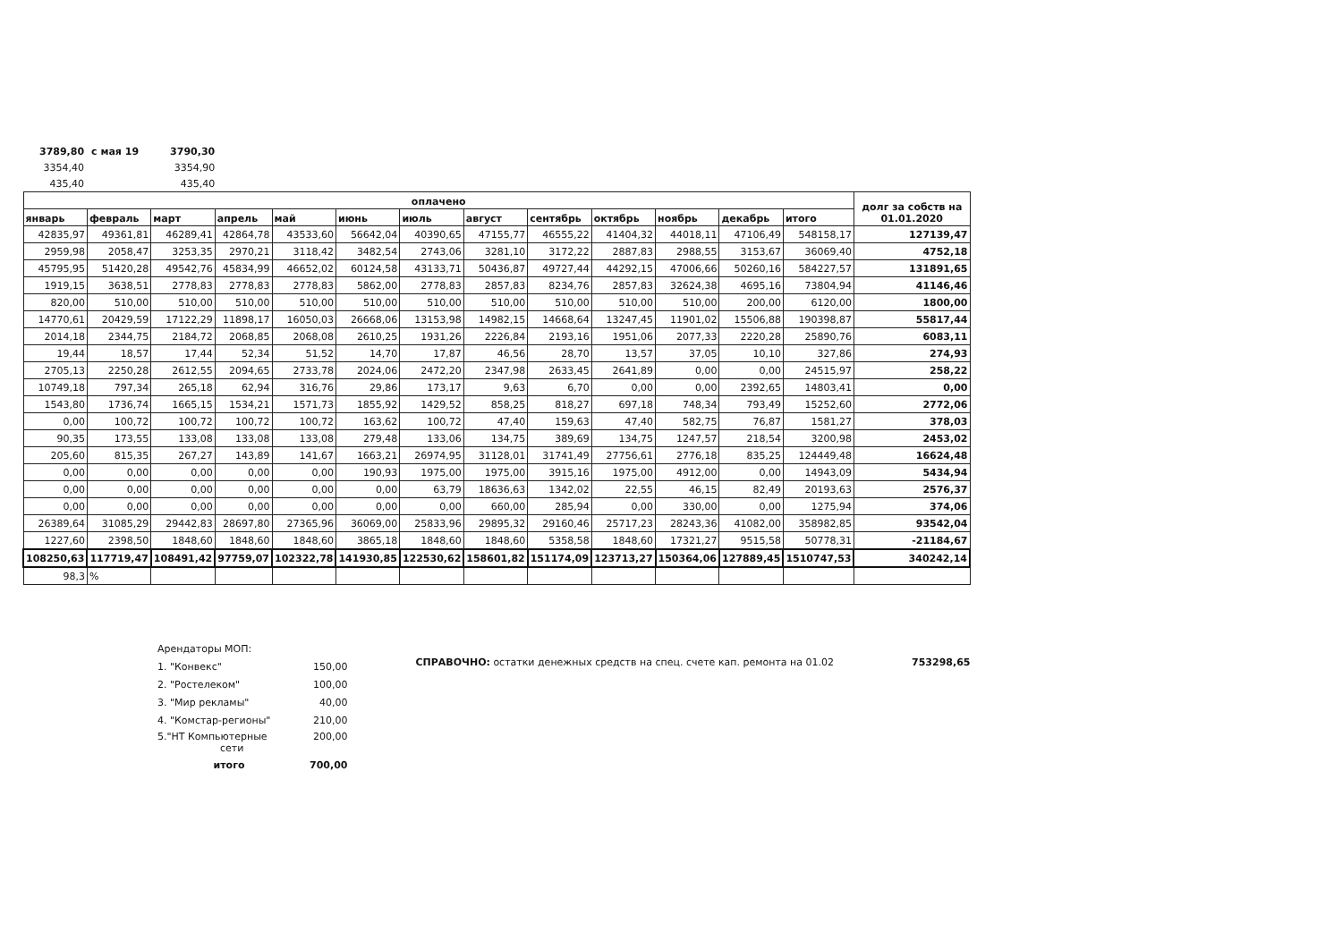| 3789,80 | с мая 19 | 3790,30 |
| 3354,40 | | 3354,90 |
| 435,40 | | 435,40 |
| оплачено | | | | | | | | | | | | | долг за собств на 01.01.2020 |
| --- | --- | --- | --- | --- | --- | --- | --- | --- | --- | --- | --- | --- | --- |
| январь | февраль | март | апрель | май | июнь | июль | август | сентябрь | октябрь | ноябрь | декабрь | итого | |
| 42835,97 | 49361,81 | 46289,41 | 42864,78 | 43533,60 | 56642,04 | 40390,65 | 47155,77 | 46555,22 | 41404,32 | 44018,11 | 47106,49 | 548158,17 | 127139,47 |
| 2959,98 | 2058,47 | 3253,35 | 2970,21 | 3118,42 | 3482,54 | 2743,06 | 3281,10 | 3172,22 | 2887,83 | 2988,55 | 3153,67 | 36069,40 | 4752,18 |
| 45795,95 | 51420,28 | 49542,76 | 45834,99 | 46652,02 | 60124,58 | 43133,71 | 50436,87 | 49727,44 | 44292,15 | 47006,66 | 50260,16 | 584227,57 | 131891,65 |
| 1919,15 | 3638,51 | 2778,83 | 2778,83 | 2778,83 | 5862,00 | 2778,83 | 2857,83 | 8234,76 | 2857,83 | 32624,38 | 4695,16 | 73804,94 | 41146,46 |
| 820,00 | 510,00 | 510,00 | 510,00 | 510,00 | 510,00 | 510,00 | 510,00 | 510,00 | 510,00 | 510,00 | 200,00 | 6120,00 | 1800,00 |
| 14770,61 | 20429,59 | 17122,29 | 11898,17 | 16050,03 | 26668,06 | 13153,98 | 14982,15 | 14668,64 | 13247,45 | 11901,02 | 15506,88 | 190398,87 | 55817,44 |
| 2014,18 | 2344,75 | 2184,72 | 2068,85 | 2068,08 | 2610,25 | 1931,26 | 2226,84 | 2193,16 | 1951,06 | 2077,33 | 2220,28 | 25890,76 | 6083,11 |
| 19,44 | 18,57 | 17,44 | 52,34 | 51,52 | 14,70 | 17,87 | 46,56 | 28,70 | 13,57 | 37,05 | 10,10 | 327,86 | 274,93 |
| 2705,13 | 2250,28 | 2612,55 | 2094,65 | 2733,78 | 2024,06 | 2472,20 | 2347,98 | 2633,45 | 2641,89 | 0,00 | 0,00 | 24515,97 | 258,22 |
| 10749,18 | 797,34 | 265,18 | 62,94 | 316,76 | 29,86 | 173,17 | 9,63 | 6,70 | 0,00 | 0,00 | 2392,65 | 14803,41 | 0,00 |
| 1543,80 | 1736,74 | 1665,15 | 1534,21 | 1571,73 | 1855,92 | 1429,52 | 858,25 | 818,27 | 697,18 | 748,34 | 793,49 | 15252,60 | 2772,06 |
| 0,00 | 100,72 | 100,72 | 100,72 | 100,72 | 163,62 | 100,72 | 47,40 | 159,63 | 47,40 | 582,75 | 76,87 | 1581,27 | 378,03 |
| 90,35 | 173,55 | 133,08 | 133,08 | 133,08 | 279,48 | 133,06 | 134,75 | 389,69 | 134,75 | 1247,57 | 218,54 | 3200,98 | 2453,02 |
| 205,60 | 815,35 | 267,27 | 143,89 | 141,67 | 1663,21 | 26974,95 | 31128,01 | 31741,49 | 27756,61 | 2776,18 | 835,25 | 124449,48 | 16624,48 |
| 0,00 | 0,00 | 0,00 | 0,00 | 0,00 | 190,93 | 1975,00 | 1975,00 | 3915,16 | 1975,00 | 4912,00 | 0,00 | 14943,09 | 5434,94 |
| 0,00 | 0,00 | 0,00 | 0,00 | 0,00 | 0,00 | 63,79 | 18636,63 | 1342,02 | 22,55 | 46,15 | 82,49 | 20193,63 | 2576,37 |
| 0,00 | 0,00 | 0,00 | 0,00 | 0,00 | 0,00 | 0,00 | 660,00 | 285,94 | 0,00 | 330,00 | 0,00 | 1275,94 | 374,06 |
| 26389,64 | 31085,29 | 29442,83 | 28697,80 | 27365,96 | 36069,00 | 25833,96 | 29895,32 | 29160,46 | 25717,23 | 28243,36 | 41082,00 | 358982,85 | 93542,04 |
| 1227,60 | 2398,50 | 1848,60 | 1848,60 | 1848,60 | 3865,18 | 1848,60 | 1848,60 | 5358,58 | 1848,60 | 17321,27 | 9515,58 | 50778,31 | -21184,67 |
| 108250,63 | 117719,47 | 108491,42 | 97759,07 | 102322,78 | 141930,85 | 122530,62 | 158601,82 | 151174,09 | 123713,27 | 150364,06 | 127889,45 | 1510747,53 | 340242,14 |
| 98,3 | % | | | | | | | | | | | | |
| Арендаторы МОП: | |
| 1. "Конвекс" | 150,00 |
| 2. "Ростелеком" | 100,00 |
| 3. "Мир рекламы" | 40,00 |
| 4. "Комстар-регионы" | 210,00 |
| 5."НТ Компьютерные сети | 200,00 |
| итого | 700,00 |
СПРАВОЧНО: остатки денежных средств на спец. счете кап. ремонта на 01.02 753298,65